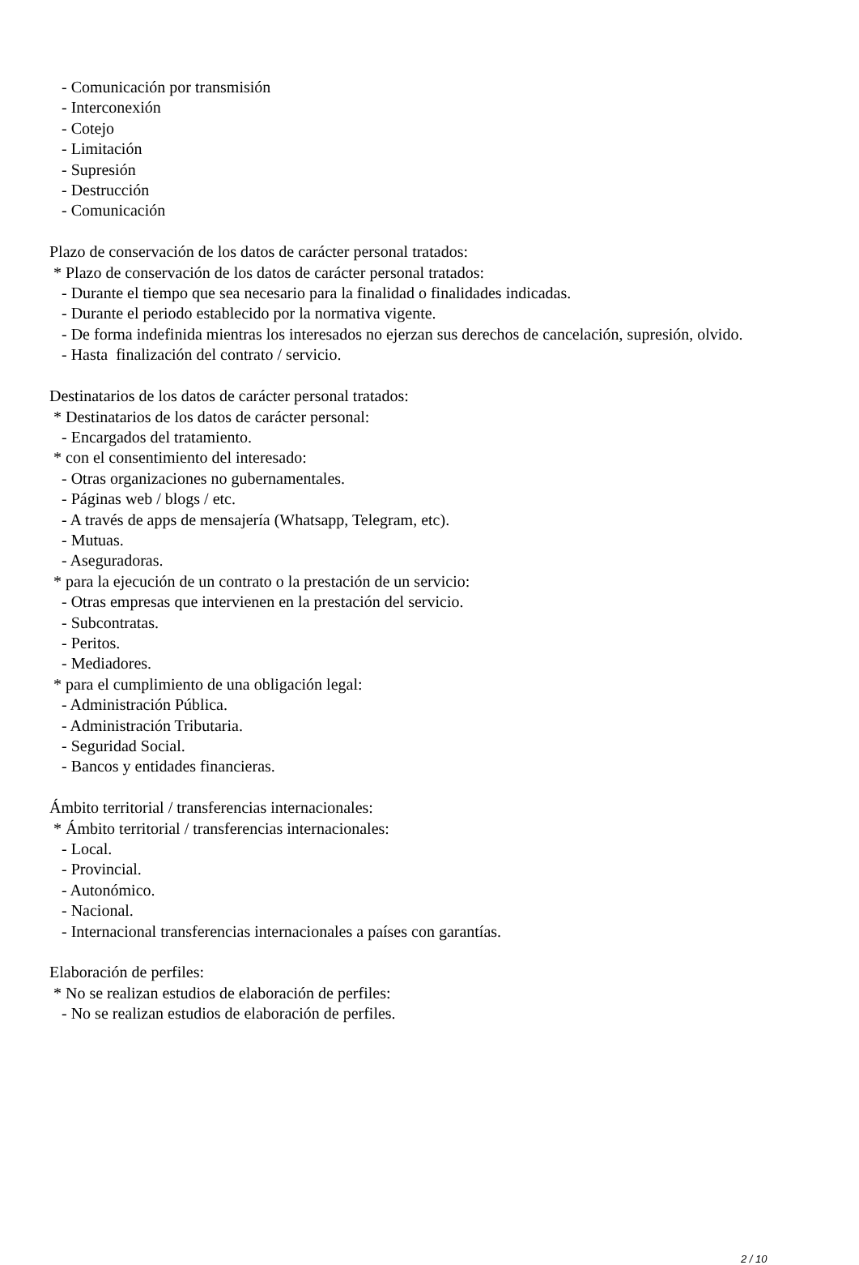- Comunicación por transmisión - Interconexión - Cotejo - Limitación - Supresión - Destrucción - Comunicación Plazo de conservación de los datos de carácter personal tratados: * Plazo de conservación de los datos de carácter personal tratados: - Durante el tiempo que sea necesario para la finalidad o finalidades indicadas. - Durante el periodo establecido por la normativa vigente. - De forma indefinida mientras los interesados no ejerzan sus derechos de cancelación, supresión, olvido. - Hasta finalización del contrato / servicio. Destinatarios de los datos de carácter personal tratados: * Destinatarios de los datos de carácter personal: - Encargados del tratamiento. * con el consentimiento del interesado: - Otras organizaciones no gubernamentales. - Páginas web / blogs / etc. - A través de apps de mensajería (Whatsapp, Telegram, etc). - Mutuas. - Aseguradoras. * para la ejecución de un contrato o la prestación de un servicio: - Otras empresas que intervienen en la prestación del servicio. - Subcontratas. - Peritos. - Mediadores. * para el cumplimiento de una obligación legal: - Administración Pública. - Administración Tributaria. - Seguridad Social. - Bancos y entidades financieras. Ámbito territorial / transferencias internacionales: * Ámbito territorial / transferencias internacionales: - Local. - Provincial. - Autonómico. - Nacional. - Internacional transferencias internacionales a países con garantías. Elaboración de perfiles: * No se realizan estudios de elaboración de perfiles: - No se realizan estudios de elaboración de perfiles.
2 / 10